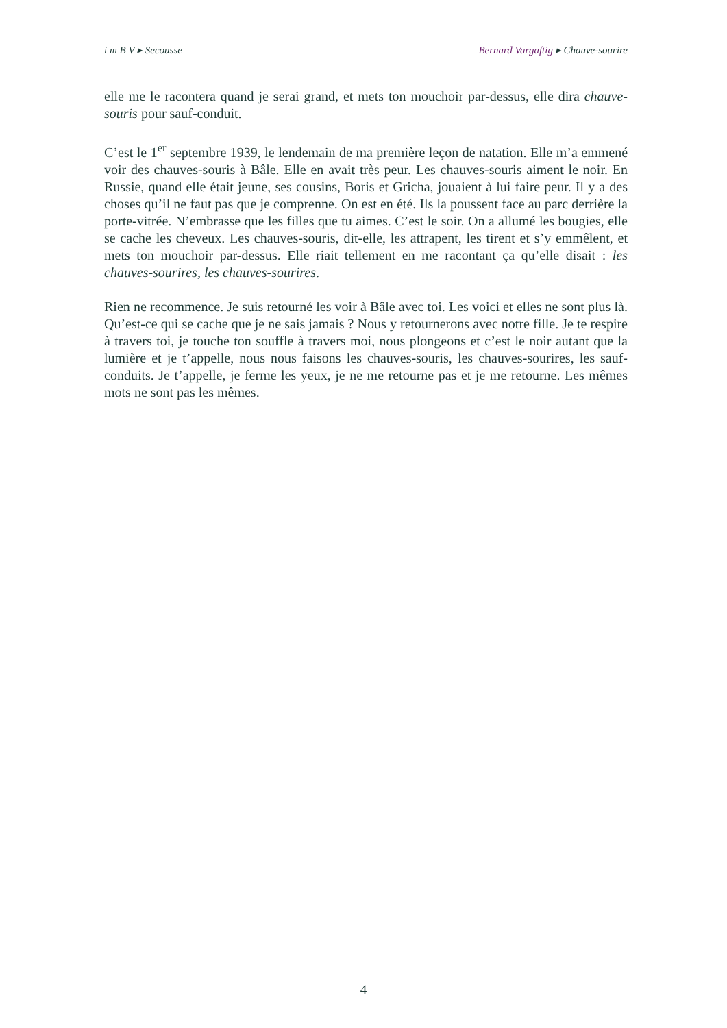i m B V ▸ Secousse Bernard Vargaftig ▸ Chauve-sourire
elle me le racontera quand je serai grand, et mets ton mouchoir par-dessus, elle dira chauve-souris pour sauf-conduit.
C’est le 1<sup>er</sup> septembre 1939, le lendemain de ma première leçon de natation. Elle m’a emmené voir des chauves-souris à Bâle. Elle en avait très peur. Les chauves-souris aiment le noir. En Russie, quand elle était jeune, ses cousins, Boris et Gricha, jouaient à lui faire peur. Il y a des choses qu’il ne faut pas que je comprenne. On est en été. Ils la poussent face au parc derrière la porte-vitrée. N’embrasse que les filles que tu aimes. C’est le soir. On a allumé les bougies, elle se cache les cheveux. Les chauves-souris, dit-elle, les attrapent, les tirent et s’y emmêlent, et mets ton mouchoir par-dessus. Elle riait tellement en me racontant ça qu’elle disait : les chauves-sourires, les chauves-sourires.
Rien ne recommence. Je suis retourné les voir à Bâle avec toi. Les voici et elles ne sont plus là. Qu’est-ce qui se cache que je ne sais jamais ? Nous y retournerons avec notre fille. Je te respire à travers toi, je touche ton souffle à travers moi, nous plongeons et c’est le noir autant que la lumière et je t’appelle, nous nous faisons les chauves-souris, les chauves-sourires, les sauf-conduits. Je t’appelle, je ferme les yeux, je ne me retourne pas et je me retourne. Les mêmes mots ne sont pas les mêmes.
4